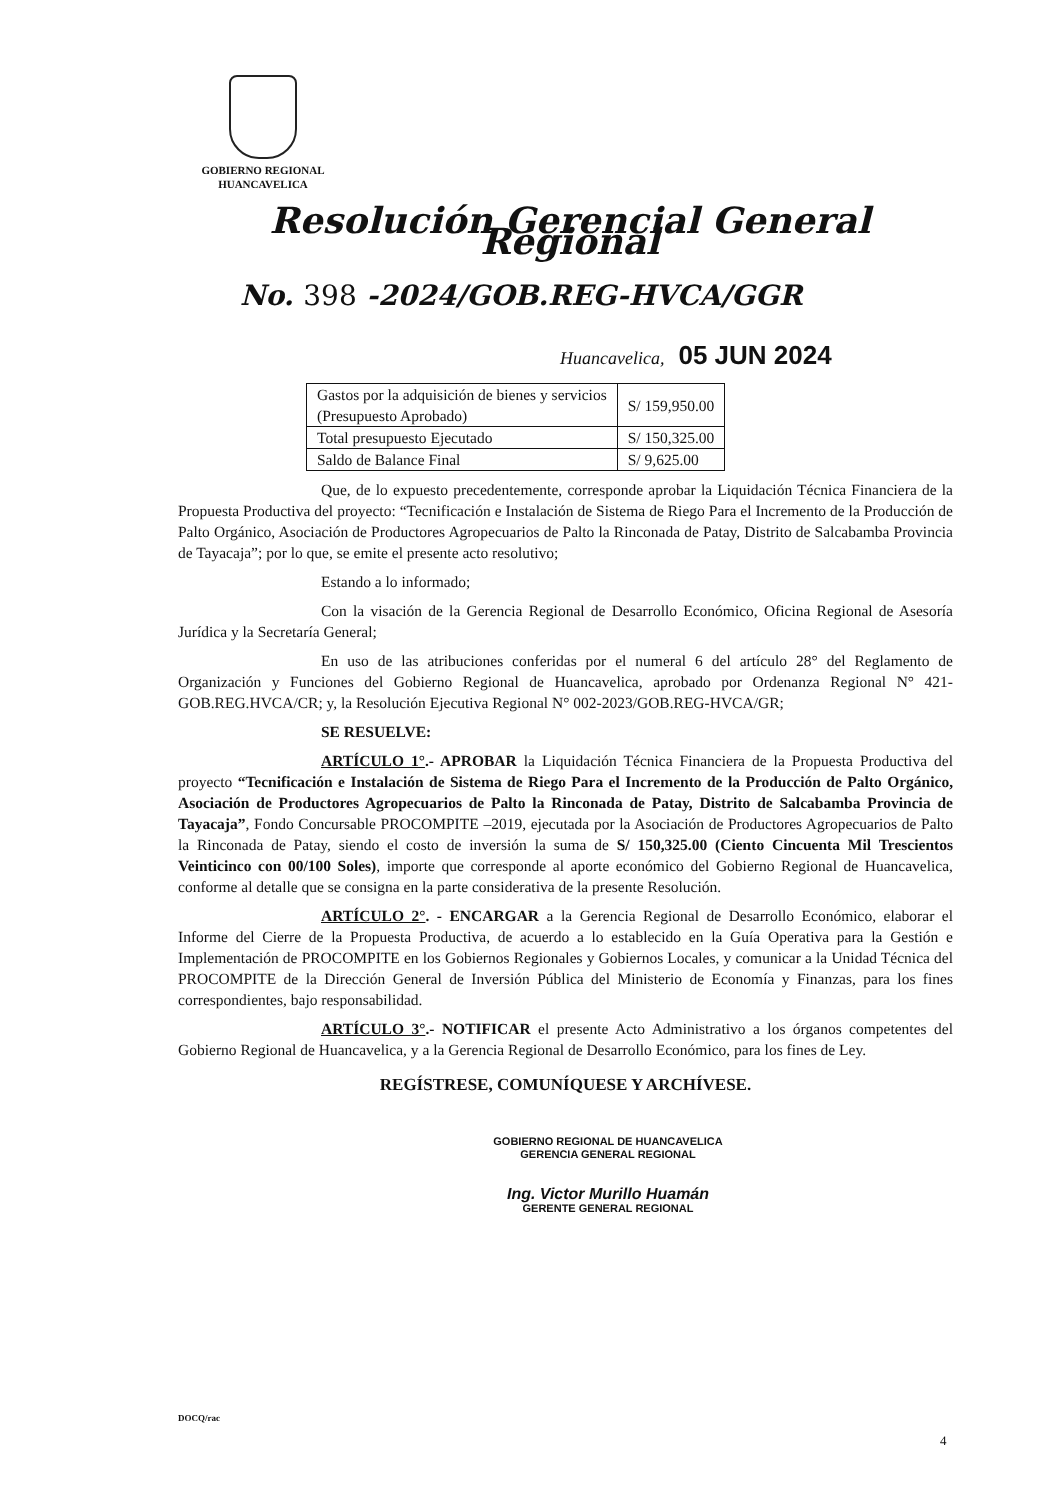GOBIERNO REGIONAL
HUANCAVELICA
Resolución Gerencial General Regional
No. 398 -2024/GOB.REG-HVCA/GGR
Huancavelica, 05 JUN 2024
| Gastos por la adquisición de bienes y servicios (Presupuesto Aprobado) | S/ 159,950.00 |
| Total presupuesto Ejecutado | S/ 150,325.00 |
| Saldo de Balance Final | S/ 9,625.00 |
Que, de lo expuesto precedentemente, corresponde aprobar la Liquidación Técnica Financiera de la Propuesta Productiva del proyecto: “Tecnificación e Instalación de Sistema de Riego Para el Incremento de la Producción de Palto Orgánico, Asociación de Productores Agropecuarios de Palto la Rinconada de Patay, Distrito de Salcabamba Provincia de Tayacaja”; por lo que, se emite el presente acto resolutivo;
Estando a lo informado;
Con la visación de la Gerencia Regional de Desarrollo Económico, Oficina Regional de Asesoría Jurídica y la Secretaría General;
En uso de las atribuciones conferidas por el numeral 6 del artículo 28° del Reglamento de Organización y Funciones del Gobierno Regional de Huancavelica, aprobado por Ordenanza Regional N° 421-GOB.REG.HVCA/CR; y, la Resolución Ejecutiva Regional N° 002-2023/GOB.REG-HVCA/GR;
SE RESUELVE:
ARTÍCULO 1°.- APROBAR la Liquidación Técnica Financiera de la Propuesta Productiva del proyecto “Tecnificación e Instalación de Sistema de Riego Para el Incremento de la Producción de Palto Orgánico, Asociación de Productores Agropecuarios de Palto la Rinconada de Patay, Distrito de Salcabamba Provincia de Tayacaja”, Fondo Concursable PROCOMPITE –2019, ejecutada por la Asociación de Productores Agropecuarios de Palto la Rinconada de Patay, siendo el costo de inversión la suma de S/ 150,325.00 (Ciento Cincuenta Mil Trescientos Veinticinco con 00/100 Soles), importe que corresponde al aporte económico del Gobierno Regional de Huancavelica, conforme al detalle que se consigna en la parte considerativa de la presente Resolución.
ARTÍCULO 2°. - ENCARGAR a la Gerencia Regional de Desarrollo Económico, elaborar el Informe del Cierre de la Propuesta Productiva, de acuerdo a lo establecido en la Guía Operativa para la Gestión e Implementación de PROCOMPITE en los Gobiernos Regionales y Gobiernos Locales, y comunicar a la Unidad Técnica del PROCOMPITE de la Dirección General de Inversión Pública del Ministerio de Economía y Finanzas, para los fines correspondientes, bajo responsabilidad.
ARTÍCULO 3°.- NOTIFICAR el presente Acto Administrativo a los órganos competentes del Gobierno Regional de Huancavelica, y a la Gerencia Regional de Desarrollo Económico, para los fines de Ley.
REGÍSTRESE, COMUNÍQUESE Y ARCHÍVESE.
GOBIERNO REGIONAL DE HUANCAVELICA
GERENCIA GENERAL REGIONAL
Ing. Victor Murillo Huamán
GERENTE GENERAL REGIONAL
DOCQ/rac
4